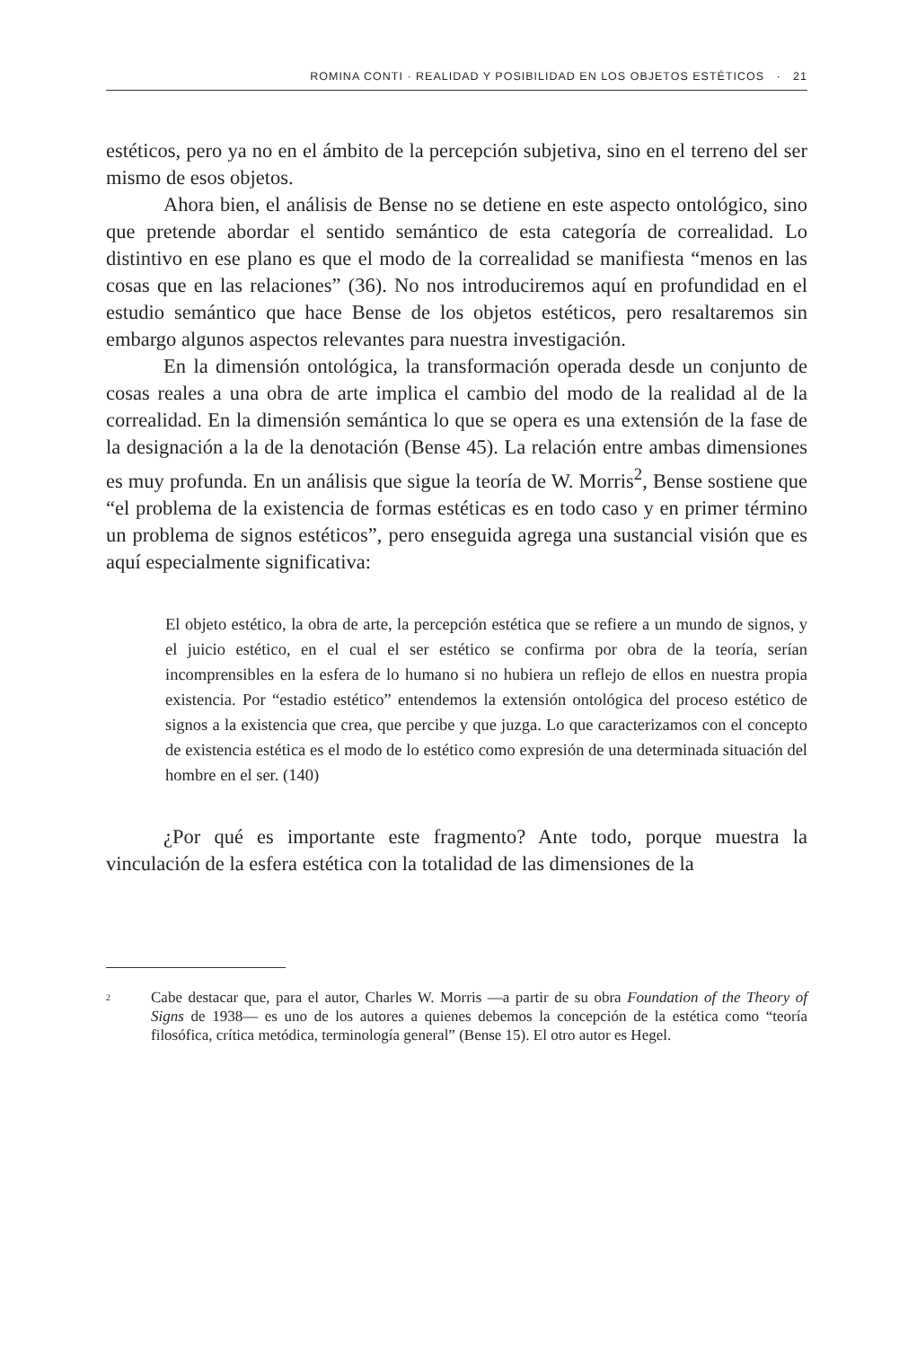ROMINA CONTI · REALIDAD Y POSIBILIDAD EN LOS OBJETOS ESTÉTICOS · 21
estéticos, pero ya no en el ámbito de la percepción subjetiva, sino en el terreno del ser mismo de esos objetos.
Ahora bien, el análisis de Bense no se detiene en este aspecto ontológico, sino que pretende abordar el sentido semántico de esta categoría de correalidad. Lo distintivo en ese plano es que el modo de la correalidad se manifiesta “menos en las cosas que en las relaciones” (36). No nos introduciremos aquí en profundidad en el estudio semántico que hace Bense de los objetos estéticos, pero resaltaremos sin embargo algunos aspectos relevantes para nuestra investigación.
En la dimensión ontológica, la transformación operada desde un conjunto de cosas reales a una obra de arte implica el cambio del modo de la realidad al de la correalidad. En la dimensión semántica lo que se opera es una extensión de la fase de la designación a la de la denotación (Bense 45). La relación entre ambas dimensiones es muy profunda. En un análisis que sigue la teoría de W. Morris<sup>2</sup>, Bense sostiene que “el problema de la existencia de formas estéticas es en todo caso y en primer término un problema de signos estéticos”, pero enseguida agrega una sustancial visión que es aquí especialmente significativa:
El objeto estético, la obra de arte, la percepción estética que se refiere a un mundo de signos, y el juicio estético, en el cual el ser estético se confirma por obra de la teoría, serían incomprensibles en la esfera de lo humano si no hubiera un reflejo de ellos en nuestra propia existencia. Por “estadio estético” entendemos la extensión ontológica del proceso estético de signos a la existencia que crea, que percibe y que juzga. Lo que caracterizamos con el concepto de existencia estética es el modo de lo estético como expresión de una determinada situación del hombre en el ser. (140)
¿Por qué es importante este fragmento? Ante todo, porque muestra la vinculación de la esfera estética con la totalidad de las dimensiones de la
<sup>2</sup>
Cabe destacar que, para el autor, Charles W. Morris —a partir de su obra Foundation of the Theory of Signs de 1938— es uno de los autores a quienes debemos la concepción de la estética como “teoría filosófica, crítica metódica, terminología general” (Bense 15). El otro autor es Hegel.